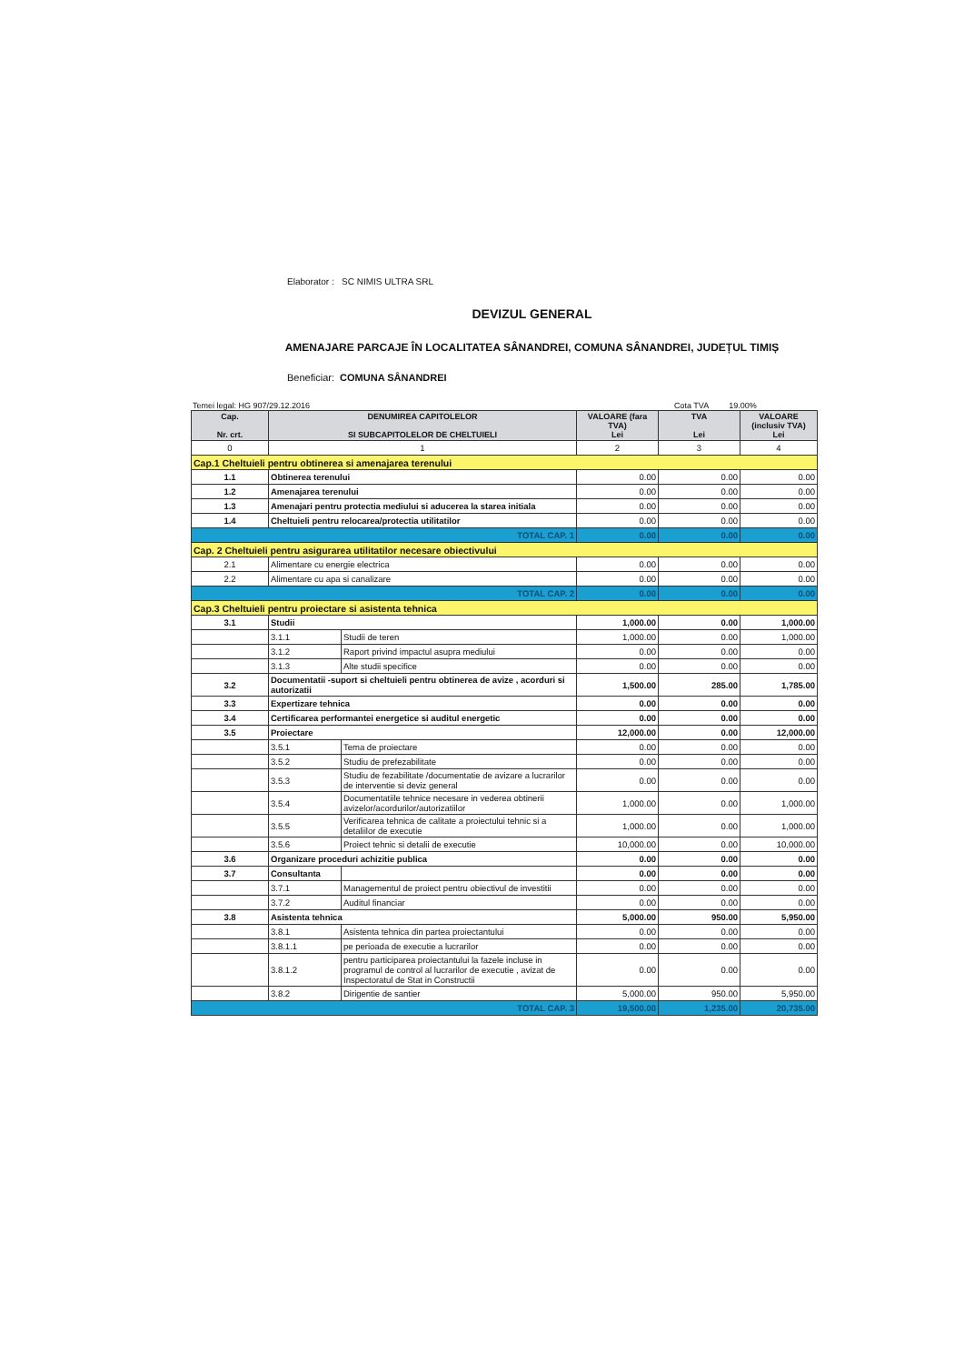Elaborator : SC NIMIS ULTRA SRL
DEVIZUL GENERAL
AMENAJARE PARCAJE ÎN LOCALITATEA SÂNANDREI, COMUNA SÂNANDREI, JUDEȚUL TIMIȘ
Beneficiar: COMUNA SÂNANDREI
Temei legal: HG 907/29.12.2016 Cota TVA 19.00%
| Cap. Nr. crt. | DENUMIREA CAPITOLELOR SI SUBCAPITOLELOR DE CHELTUIELI | | VALOARE (fara TVA) Lei | TVA Lei | VALOARE (inclusiv TVA) Lei |
| --- | --- | --- | --- | --- | --- |
| 0 | 1 | | 2 | 3 | 4 |
| Cap.1 Cheltuieli pentru obtinerea si amenajarea terenului | | | | | |
| 1.1 | Obtinerea terenului | | 0.00 | 0.00 | 0.00 |
| 1.2 | Amenajarea terenului | | 0.00 | 0.00 | 0.00 |
| 1.3 | Amenajari pentru protectia mediului si aducerea la starea initiala | | 0.00 | 0.00 | 0.00 |
| 1.4 | Cheltuieli pentru relocarea/protectia utilitatilor | | 0.00 | 0.00 | 0.00 |
| TOTAL CAP. 1 | | | 0.00 | 0.00 | 0.00 |
| Cap. 2 Cheltuieli pentru asigurarea utilitatilor necesare obiectivului | | | | | |
| 2.1 | Alimentare cu energie electrica | | 0.00 | 0.00 | 0.00 |
| 2.2 | Alimentare cu apa si canalizare | | 0.00 | 0.00 | 0.00 |
| TOTAL CAP. 2 | | | 0.00 | 0.00 | 0.00 |
| Cap.3 Cheltuieli pentru proiectare si asistenta tehnica | | | | | |
| 3.1 | Studii | | 1,000.00 | 0.00 | 1,000.00 |
| | 3.1.1 | Studii de teren | 1,000.00 | 0.00 | 1,000.00 |
| | 3.1.2 | Raport privind impactul asupra mediului | 0.00 | 0.00 | 0.00 |
| | 3.1.3 | Alte studii specifice | 0.00 | 0.00 | 0.00 |
| 3.2 | Documentatii -suport si cheltuieli pentru obtinerea de avize , acorduri si autorizatii | | 1,500.00 | 285.00 | 1,785.00 |
| 3.3 | Expertizare tehnica | | 0.00 | 0.00 | 0.00 |
| 3.4 | Certificarea performantei energetice si auditul energetic | | 0.00 | 0.00 | 0.00 |
| 3.5 | Proiectare | | 12,000.00 | 0.00 | 12,000.00 |
| | 3.5.1 | Tema de proiectare | 0.00 | 0.00 | 0.00 |
| | 3.5.2 | Studiu de prefezabilitate | 0.00 | 0.00 | 0.00 |
| | 3.5.3 | Studiu de fezabilitate /documentatie de avizare a lucrarilor de interventie si deviz general | 0.00 | 0.00 | 0.00 |
| | 3.5.4 | Documentatiile tehnice necesare in vederea obtinerii avizelor/acordurilor/autorizatiilor | 1,000.00 | 0.00 | 1,000.00 |
| | 3.5.5 | Verificarea tehnica de calitate a proiectului tehnic si a detaliilor de executie | 1,000.00 | 0.00 | 1,000.00 |
| | 3.5.6 | Proiect tehnic si detalii de executie | 10,000.00 | 0.00 | 10,000.00 |
| 3.6 | Organizare proceduri achizitie publica | | 0.00 | 0.00 | 0.00 |
| 3.7 | Consultanta | | 0.00 | 0.00 | 0.00 |
| | 3.7.1 | Managementul de proiect pentru obiectivul de investitii | 0.00 | 0.00 | 0.00 |
| | 3.7.2 | Auditul financiar | 0.00 | 0.00 | 0.00 |
| 3.8 | Asistenta tehnica | | 5,000.00 | 950.00 | 5,950.00 |
| | 3.8.1 | Asistenta tehnica din partea proiectantului | 0.00 | 0.00 | 0.00 |
| | 3.8.1.1 | pe perioada de executie a lucrarilor | 0.00 | 0.00 | 0.00 |
| | 3.8.1.2 | pentru participarea proiectantului la fazele incluse in programul de control al lucrarilor de executie , avizat de Inspectoratul de Stat in Constructii | 0.00 | 0.00 | 0.00 |
| | 3.8.2 | Dirigentie de santier | 5,000.00 | 950.00 | 5,950.00 |
| TOTAL CAP. 3 | | | 19,500.00 | 1,235.00 | 20,735.00 |